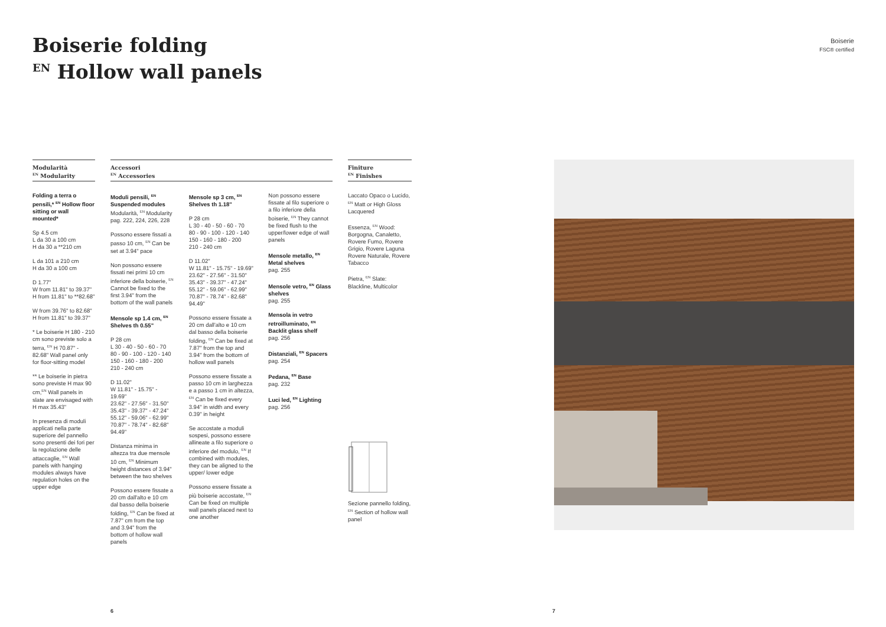Boiserie folding
<sup>EN</sup> Hollow wall panels
Boiserie
FSC® certified
Modularità
<sup>EN</sup> Modularity
Folding a terra o pensili,* <sup>EN</sup> Hollow floor sitting or wall mounted*
Sp 4.5 cm
L da 30 a 100 cm
H da 30 a **210 cm
L da 101 a 210 cm
H da 30 a 100 cm
D 1.77"
W from 11.81" to 39.37"
H from 11.81" to **82.68"
W from 39.76" to 82.68"
H from 11.81" to 39.37"
* Le boiserie H 180 - 210 cm sono previste solo a terra, <sup>EN</sup> H 70.87" - 82.68" Wall panel only for floor-sitting model
** Le boiserie in pietra sono previste H max 90 cm,<sup>EN</sup> Wall panels in slate are envisaged with H max 35.43"
In presenza di moduli applicati nella parte superiore del pannello sono presenti dei fori per la regolazione delle attaccaglie, <sup>EN</sup> Wall panels with hanging modules always have regulation holes on the upper edge
Accessori
<sup>EN</sup> Accessories
Moduli pensili, <sup>EN</sup> Suspended modules
Modularità, <sup>EN</sup> Modularity pag. 222, 224, 226, 228
Possono essere fissati a passo 10 cm, <sup>EN</sup> Can be set at 3.94" pace
Non possono essere fissati nei primi 10 cm inferiore della boiserie, <sup>EN</sup> Cannot be fixed to the first 3.94" from the bottom of the wall panels
Mensole sp 1.4 cm, <sup>EN</sup> Shelves th 0.55"
P 28 cm
L 30 - 40 - 50 - 60 - 70
80 - 90 - 100 - 120 - 140
150 - 160 - 180 - 200
210 - 240 cm
D 11.02"
W 11.81" - 15.75" - 19.69"
23.62" - 27.56" - 31.50"
35.43" - 39.37" - 47.24"
55.12" - 59.06" - 62.99"
70.87" - 78.74" - 82.68"
94.49"
Distanza minima in altezza tra due mensole 10 cm, <sup>EN</sup> Minimum height distances of 3.94" between the two shelves
Possono essere fissate a 20 cm dall'alto e 10 cm dal basso della boiserie folding, <sup>EN</sup> Can be fixed at 7.87" cm from the top and 3.94" from the bottom of hollow wall panels
Mensole sp 3 cm, <sup>EN</sup> Shelves th 1.18"
P 28 cm
L 30 - 40 - 50 - 60 - 70
80 - 90 - 100 - 120 - 140
150 - 160 - 180 - 200
210 - 240 cm
D 11.02"
W 11.81" - 15.75" - 19.69"
23.62" - 27.56" - 31.50"
35.43" - 39.37" - 47.24"
55.12" - 59.06" - 62.99"
70.87" - 78.74" - 82.68"
94.49"
Possono essere fissate a 20 cm dall'alto e 10 cm dal basso della boiserie folding, <sup>EN</sup> Can be fixed at 7.87" from the top and 3.94" from the bottom of hollow wall panels
Possono essere fissate a passo 10 cm in larghezza e a passo 1 cm in altezza, <sup>EN</sup> Can be fixed every 3.94" in width and every 0.39" in height
Se accostate a moduli sospesi, possono essere allineate a filo superiore o inferiore del modulo, <sup>EN</sup> If combined with modules, they can be aligned to the upper/ lower edge
Possono essere fissate a più boiserie accostate, <sup>EN</sup> Can be fixed on multiple wall panels placed next to one another
Non possono essere fissate al filo superiore o a filo inferiore della boiserie, <sup>EN</sup> They cannot be fixed flush to the upper/lower edge of wall panels
Mensole metallo, <sup>EN</sup> Metal shelves
pag. 255
Mensole vetro, <sup>EN</sup> Glass shelves
pag. 255
Mensola in vetro retroilluminato, <sup>EN</sup> Backlit glass shelf
pag. 256
Distanziali, <sup>EN</sup> Spacers
pag. 254
Pedana, <sup>EN</sup> Base
pag. 232
Luci led, <sup>EN</sup> Lighting
pag. 256
Finiture
<sup>EN</sup> Finishes
Laccato Opaco o Lucido, <sup>EN</sup> Matt or High Gloss Lacquered
Essenza, <sup>EN</sup> Wood: Borgogna, Canaletto, Rovere Fumo, Rovere Grigio, Rovere Laguna Rovere Naturale, Rovere Tabacco
Pietra, <sup>EN</sup> Slate: Blackline, Multicolor
Sezione pannello folding, <sup>EN</sup> Section of hollow wall panel
6 7